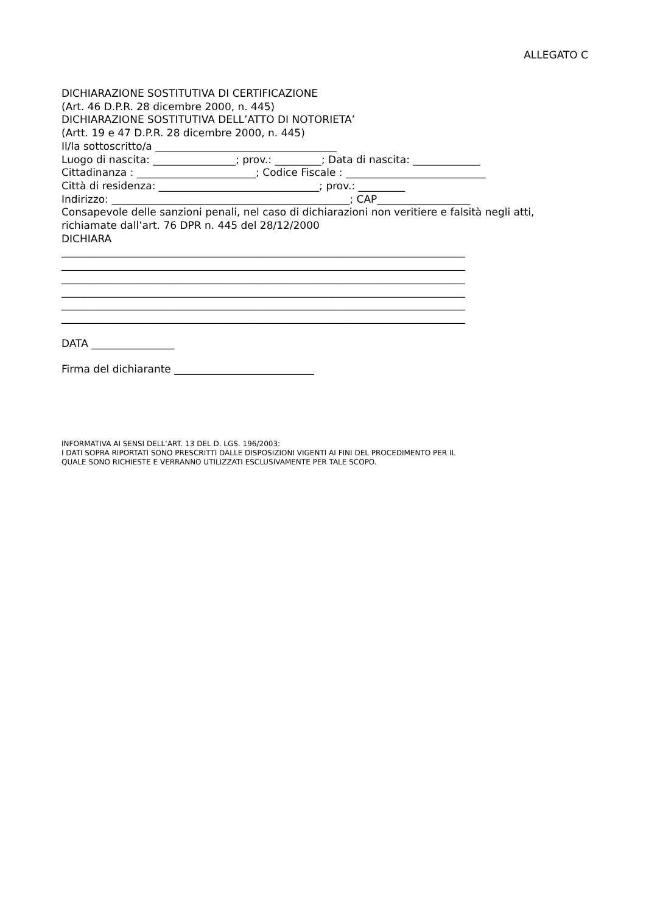ALLEGATO C
DICHIARAZIONE SOSTITUTIVA DI CERTIFICAZIONE
(Art. 46 D.P.R. 28 dicembre 2000, n. 445)
DICHIARAZIONE SOSTITUTIVA DELL’ATTO DI NOTORIETA’
(Artt. 19 e 47 D.P.R. 28 dicembre 2000, n. 445)
Il/la sottoscritto/a ___________________________________
Luogo di nascita: ________________; prov.: _________; Data di nascita: _____________
Cittadinanza : _______________________; Codice Fiscale : ___________________________
Città di residenza: _______________________________; prov.: _________
Indirizzo: ______________________________________________; CAP__________________
Consapevole delle sanzioni penali, nel caso di dichiarazioni non veritiere e falsità negli atti,
richiamate dall’art. 76 DPR n. 445 del 28/12/2000
DICHIARA
______________________________________________________________________________
______________________________________________________________________________
______________________________________________________________________________
______________________________________________________________________________
______________________________________________________________________________
______________________________________________________________________________
DATA ________________
Firma del dichiarante ___________________________
INFORMATIVA AI SENSI DELL’ART. 13 DEL D. LGS. 196/2003:
I DATI SOPRA RIPORTATI SONO PRESCRITTI DALLE DISPOSIZIONI VIGENTI AI FINI DEL PROCEDIMENTO PER IL
QUALE SONO RICHIESTE E VERRANNO UTILIZZATI ESCLUSIVAMENTE PER TALE SCOPO.